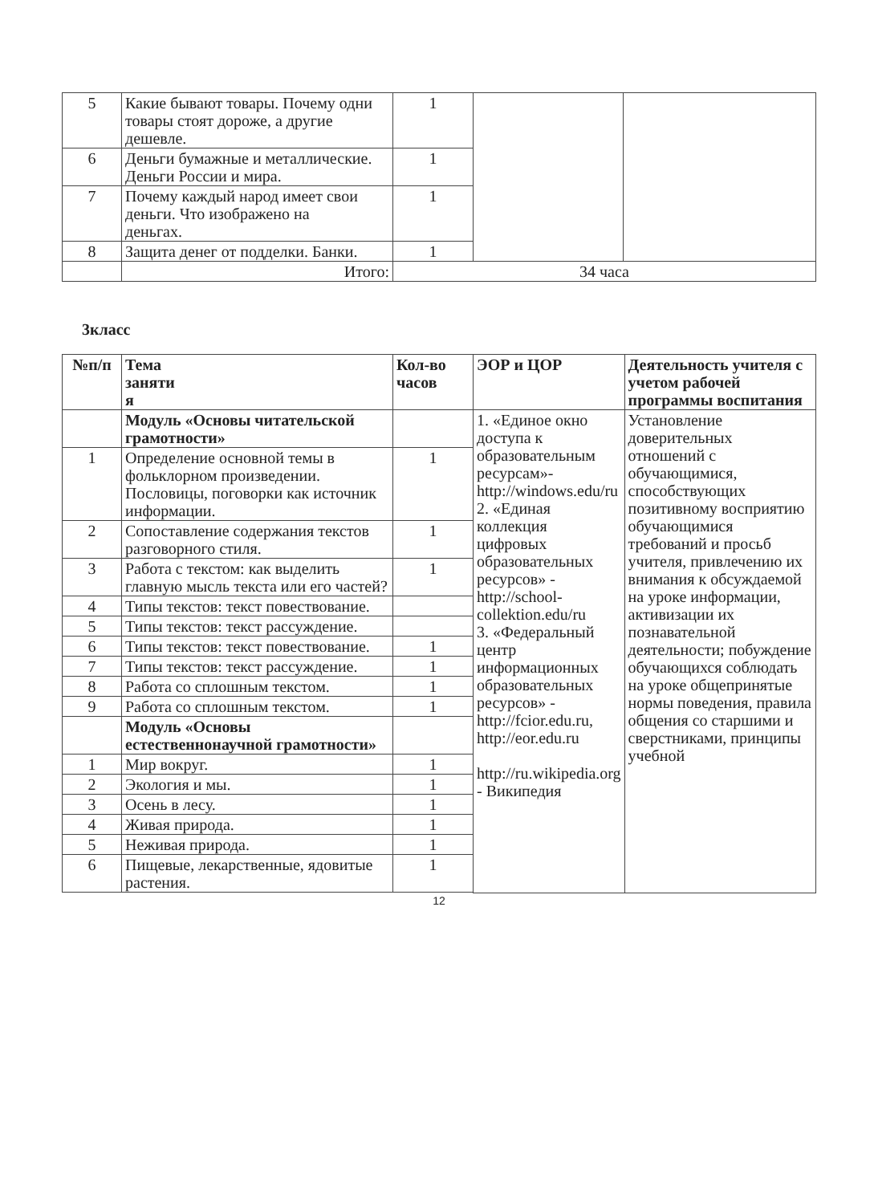| 5 | Какие бывают товары. Почему одни товары стоят дороже, а другие дешевле. | 1 | | |
| 6 | Деньги бумажные и металлические. Деньги России и мира. | 1 | | |
| 7 | Почему каждый народ имеет свои деньги. Что изображено на деньгах. | 1 | | |
| 8 | Защита денег от подделки. Банки. | 1 | | |
| | Итого: | 34 часа | | |
3класс
| №п/п | Тема заняти я | Кол-во часов | ЭОР и ЦОР | Деятельность учителя с учетом рабочей программы воспитания |
| --- | --- | --- | --- | --- |
| | Модуль «Основы читательской грамотности» | | 1. «Единое окно доступа к образовательным ресурсам»- http://windows.edu/ru 2. «Единая коллекция цифровых образовательных ресурсов» - http://school-collektion.edu/ru 3. «Федеральный центр информационных образовательных ресурсов» - http://fcior.edu.ru , http://eor.edu.ru http://ru.wikipedia.org - Википедия | Установление доверительных отношений с обучающимися, способствующих позитивному восприятию обучающимися требований и просьб учителя, привлечению их внимания к обсуждаемой на уроке информации, активизации их познавательной деятельности; побуждение обучающихся соблюдать на уроке общепринятые нормы поведения, правила общения со старшими и сверстниками, принципы учебной |
| 1 | Определение основной темы в фольклорном произведении. Пословицы, поговорки как источник информации. | 1 | | |
| 2 | Сопоставление содержания текстов разговорного стиля. | 1 | | |
| 3 | Работа с текстом: как выделить главную мысль текста или его частей? | 1 | | |
| 4 | Типы текстов: текст повествование. | | | |
| 5 | Типы текстов: текст рассуждение. | | | |
| 6 | Типы текстов: текст повествование. | 1 | | |
| 7 | Типы текстов: текст рассуждение. | 1 | | |
| 8 | Работа со сплошным текстом. | 1 | | |
| 9 | Работа со сплошным текстом. | 1 | | |
| | Модуль «Основы естественнонаучной грамотности» | | | |
| 1 | Мир вокруг. | 1 | | |
| 2 | Экология и мы. | 1 | | |
| 3 | Осень в лесу. | 1 | | |
| 4 | Живая природа. | 1 | | |
| 5 | Неживая природа. | 1 | | |
| 6 | Пищевые, лекарственные, ядовитые растения. | 1 | | |
12